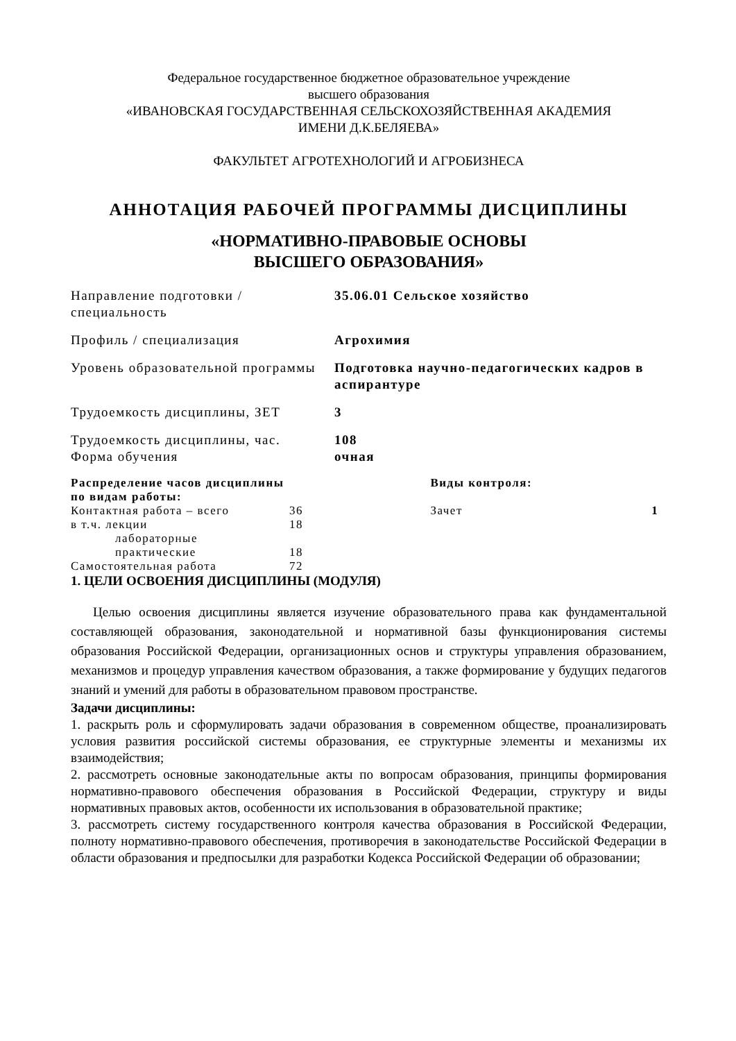Федеральное государственное бюджетное образовательное учреждение
высшего образования
«ИВАНОВСКАЯ ГОСУДАРСТВЕННАЯ СЕЛЬСКОХОЗЯЙСТВЕННАЯ АКАДЕМИЯ
ИМЕНИ Д.К.БЕЛЯЕВА»
ФАКУЛЬТЕТ АГРОТЕХНОЛОГИЙ И АГРОБИЗНЕСА
АННОТАЦИЯ РАБОЧЕЙ ПРОГРАММЫ ДИСЦИПЛИНЫ
«НОРМАТИВНО-ПРАВОВЫЕ ОСНОВЫ
ВЫСШЕГО ОБРАЗОВАНИЯ»
| Направление подготовки / специальность | 35.06.01 Сельское хозяйство |
| Профиль / специализация | Агрохимия |
| Уровень образовательной программы | Подготовка научно-педагогических кадров в аспирантуре |
| Трудоемкость дисциплины, ЗЕТ | 3 |
| Трудоемкость дисциплины, час. Форма обучения | 108 очная |
| Распределение часов дисциплины по видам работы: | | | Виды контроля: | |
| --- | --- | --- | --- | --- |
| Контактная работа – всего | 36 | | Зачет | 1 |
| в т.ч. лекции | 18 | | | |
| лабораторные | | | | |
| практические | 18 | | | |
| Самостоятельная работа | 72 | | | |
1. ЦЕЛИ ОСВОЕНИЯ ДИСЦИПЛИНЫ (МОДУЛЯ)
Целью освоения дисциплины является изучение образовательного права как фундаментальной составляющей образования, законодательной и нормативной базы функционирования системы образования Российской Федерации, организационных основ и структуры управления образованием, механизмов и процедур управления качеством образования, а также формирование у будущих педагогов знаний и умений для работы в образовательном правовом пространстве.
Задачи дисциплины:
1. раскрыть роль и сформулировать задачи образования в современном обществе, проанализировать условия развития российской системы образования, ее структурные элементы и механизмы их взаимодействия;
2. рассмотреть основные законодательные акты по вопросам образования, принципы формирования нормативно-правового обеспечения образования в Российской Федерации, структуру и виды нормативных правовых актов, особенности их использования в образовательной практике;
3. рассмотреть систему государственного контроля качества образования в Российской Федерации, полноту нормативно-правового обеспечения, противоречия в законодательстве Российской Федерации в области образования и предпосылки для разработки Кодекса Российской Федерации об образовании;